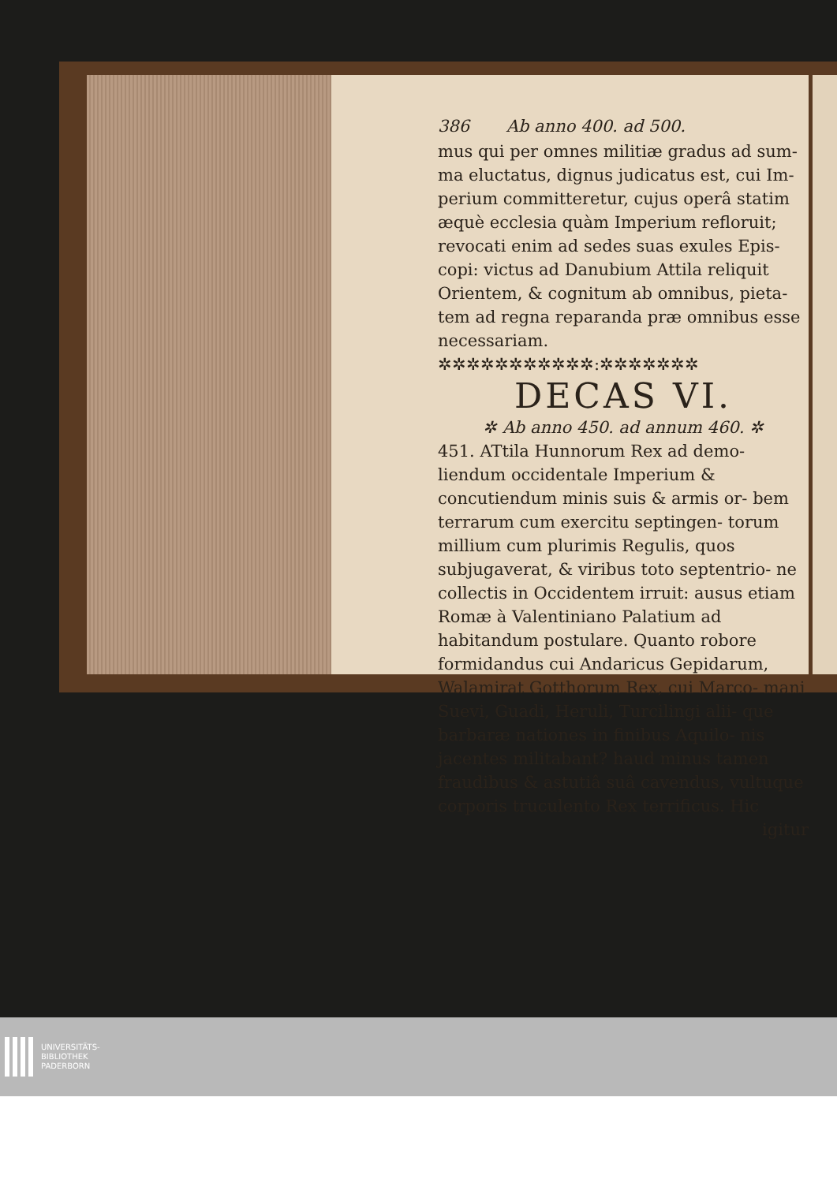386 Ab anno 400. ad 500.
mus qui per omnes militiæ gradus ad sum- ma eluctatus, dignus judicatus est, cui Im- perium committeretur, cujus operâ statim æquè ecclesia quàm Imperium refloruit; revocati enim ad sedes suas exules Epis- copi: victus ad Danubium Attila reliquit Orientem, & cognitum ab omnibus, pieta- tem ad regna reparanda præ omnibus esse necessariam.
✲✲✲✲✲✲✲✲✲✲✲:✲✲✲✲✲✲✲
DECAS VI.
✲ Ab anno 450. ad annum 460. ✲
451. ATtila Hunnorum Rex ad demo- liendum occidentale Imperium & concutiendum minis suis & armis or- bem terrarum cum exercitu septingen- torum millium cum plurimis Regulis, quos subjugaverat, & viribus toto septentrio- ne collectis in Occidentem irruit: ausus etiam Romæ à Valentiniano Palatium ad habitandum postulare. Quanto robore formidandus cui Andaricus Gepidarum, Walamirat Gotthorum Rex, cui Marco- mani Suevi, Guadi, Heruli, Turcilingi alii- que barbaræ nationes in finibus Aquilo- nis jacentes militabant? haud minus tamen fraudibus & astutiâ suâ cavendus, vultuque corporis truculento Rex terrificus. Hic
igitur
UNIVERSITÄTS-
BIBLIOTHEK
PADERBORN